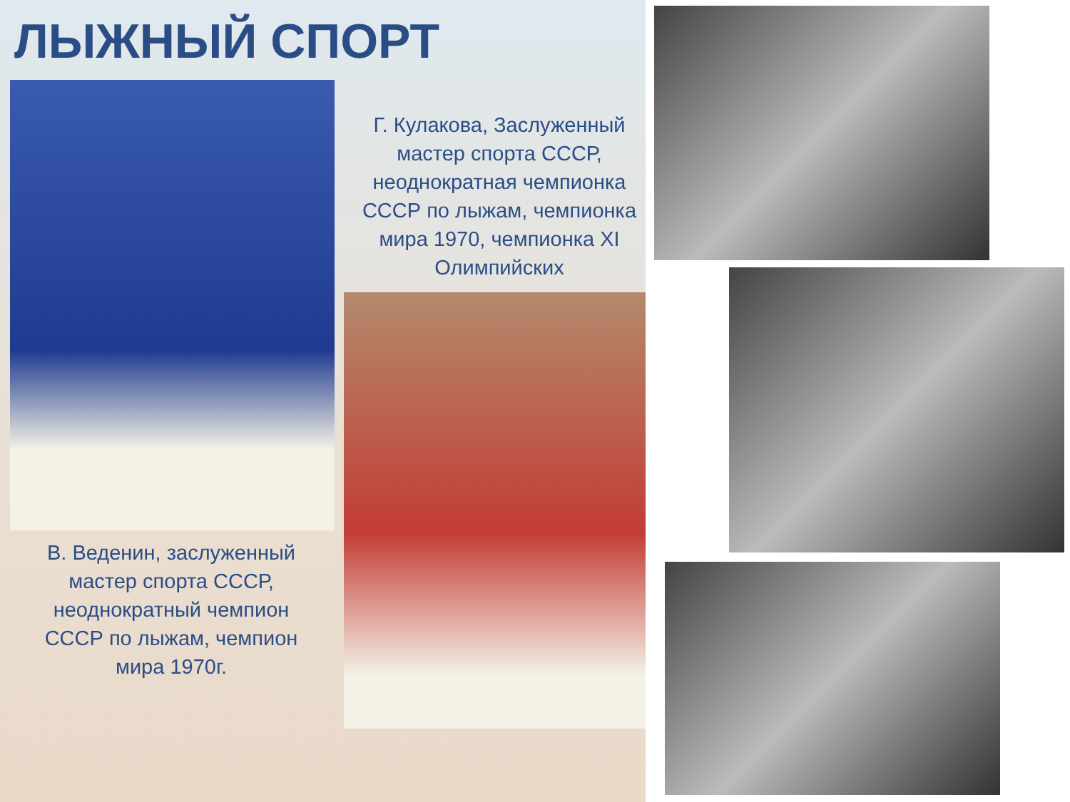ЛЫЖНЫЙ СПОРТ
Г. Кулакова, Заслуженный мастер спорта СССР, неоднократная чемпионка СССР по лыжам, чемпионка мира 1970, чемпионка XI Олимпийских
В. Веденин, заслуженный мастер спорта СССР, неоднократный чемпион СССР по лыжам, чемпион мира 1970г.